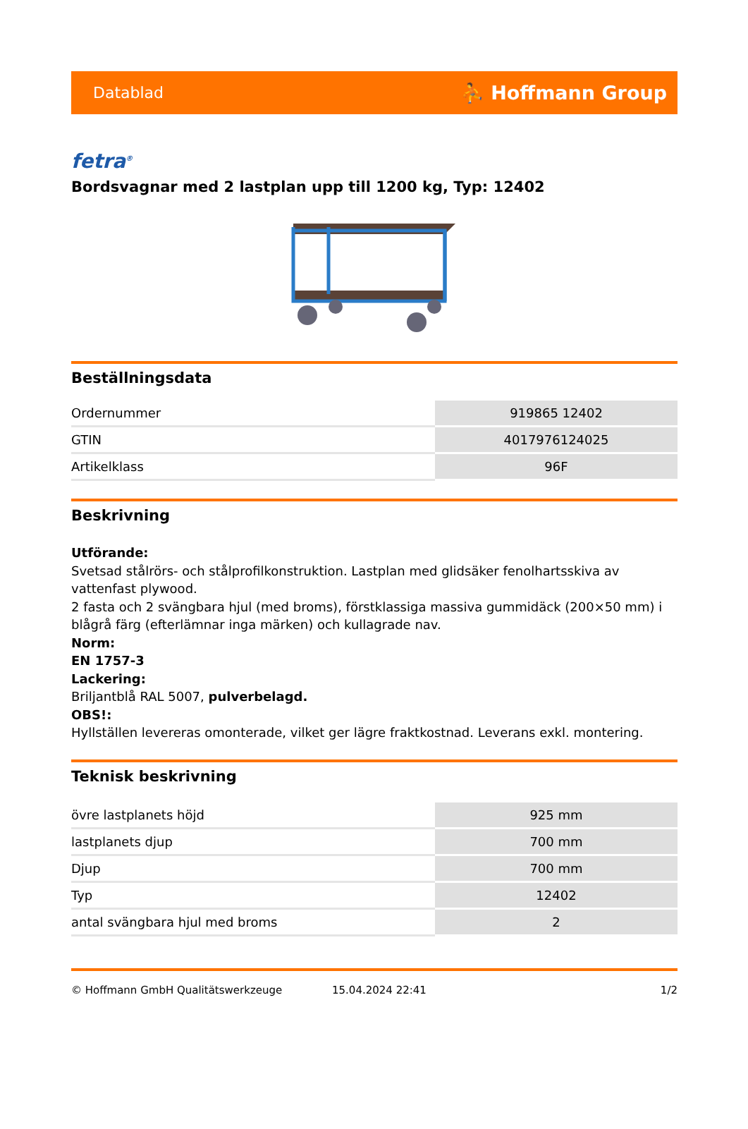Datablad ⛹ Hoffmann Group
fetra<sup>®</sup>
Bordsvagnar med 2 lastplan upp till 1200 kg, Typ: 12402
Beställningsdata
| Ordernummer | 919865 12402 |
| GTIN | 4017976124025 |
| Artikelklass | 96F |
Beskrivning
Utförande:
Svetsad stålrörs- och stålprofilkonstruktion. Lastplan med glidsäker fenolhartsskiva av vattenfast plywood.
2 fasta och 2 svängbara hjul (med broms), förstklassiga massiva gummidäck (200×50 mm) i blågrå färg (efterlämnar inga märken) och kullagrade nav.
Norm:
EN 1757-3
Lackering:
Briljantblå RAL 5007, pulverbelagd.
OBS!:
Hyllställen levereras omonterade, vilket ger lägre fraktkostnad. Leverans exkl. montering.
Teknisk beskrivning
| övre lastplanets höjd | 925 mm |
| lastplanets djup | 700 mm |
| Djup | 700 mm |
| Typ | 12402 |
| antal svängbara hjul med broms | 2 |
© Hoffmann GmbH Qualitätswerkzeuge 15.04.2024 22:41 1/2